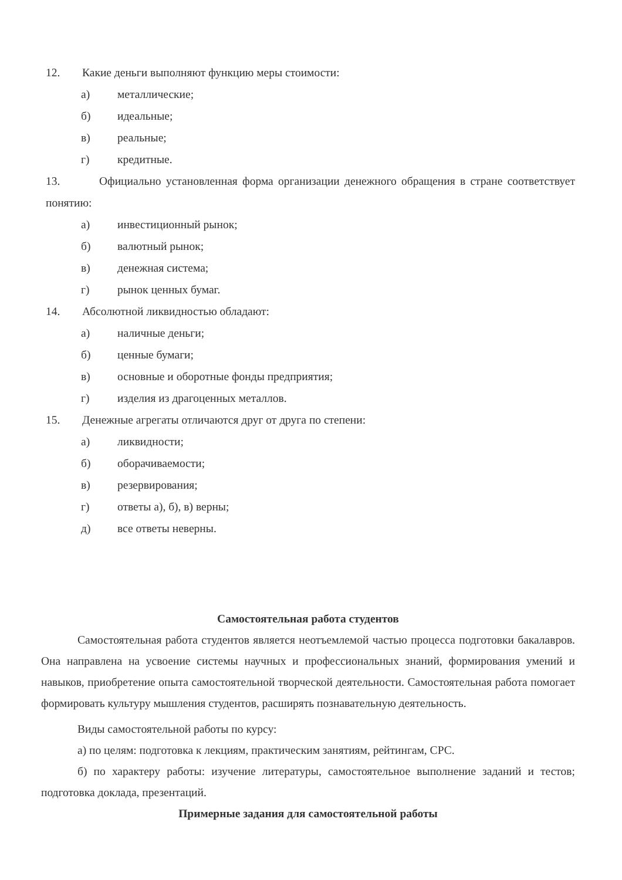12. Какие деньги выполняют функцию меры стоимости:
а) металлические;
б) идеальные;
в) реальные;
г) кредитные.
13. Официально установленная форма организации денежного обращения в стране соответствует понятию:
а) инвестиционный рынок;
б) валютный рынок;
в) денежная система;
г) рынок ценных бумаг.
14. Абсолютной ликвидностью обладают:
а) наличные деньги;
б) ценные бумаги;
в) основные и оборотные фонды предприятия;
г) изделия из драгоценных металлов.
15. Денежные агрегаты отличаются друг от друга по степени:
а) ликвидности;
б) оборачиваемости;
в) резервирования;
г) ответы а), б), в) верны;
д) все ответы неверны.
Самостоятельная работа студентов
Самостоятельная работа студентов является неотъемлемой частью процесса подготовки бакалавров. Она направлена на усвоение системы научных и профессиональных знаний, формирования умений и навыков, приобретение опыта самостоятельной творческой деятельности. Самостоятельная работа помогает формировать культуру мышления студентов, расширять познавательную деятельность.
Виды самостоятельной работы по курсу:
а) по целям: подготовка к лекциям, практическим занятиям, рейтингам, СРС.
б) по характеру работы: изучение литературы, самостоятельное выполнение заданий и тестов; подготовка доклада, презентаций.
Примерные задания для самостоятельной работы